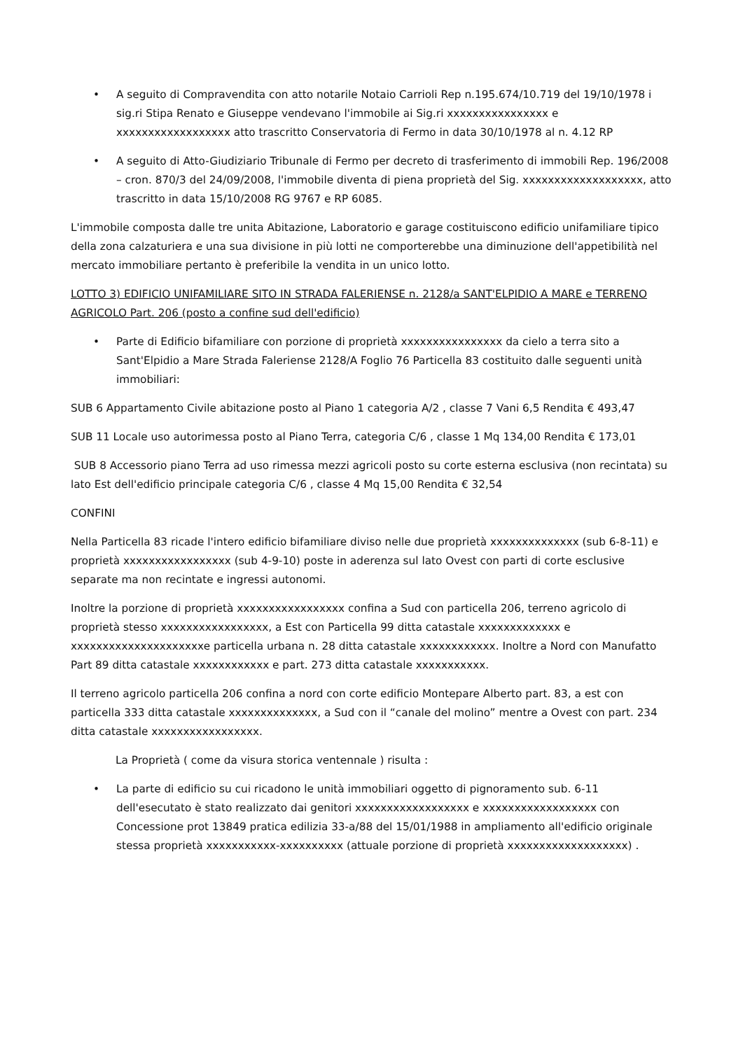• A seguito di Compravendita con atto notarile Notaio Carrioli Rep n.195.674/10.719 del 19/10/1978 i sig.ri Stipa Renato e Giuseppe vendevano l'immobile ai Sig.ri xxxxxxxxxxxxxxxx e xxxxxxxxxxxxxxxxxx atto trascritto Conservatoria di Fermo in data 30/10/1978 al n. 4.12 RP
• A seguito di Atto-Giudiziario Tribunale di Fermo per decreto di trasferimento di immobili Rep. 196/2008 – cron. 870/3 del 24/09/2008, l'immobile diventa di piena proprietà del Sig. xxxxxxxxxxxxxxxxxxx, atto trascritto in data 15/10/2008 RG 9767 e RP 6085.
L'immobile composta dalle tre unita Abitazione, Laboratorio e garage costituiscono edificio unifamiliare tipico della zona calzaturiera e una sua divisione in più lotti ne comporterebbe una diminuzione dell'appetibilità nel mercato immobiliare pertanto è preferibile la vendita in un unico lotto.
LOTTO 3) EDIFICIO UNIFAMILIARE SITO IN STRADA FALERIENSE n. 2128/a SANT'ELPIDIO A MARE e TERRENO AGRICOLO Part. 206 (posto a confine sud dell'edificio)
• Parte di Edificio bifamiliare con porzione di proprietà xxxxxxxxxxxxxxxx da cielo a terra sito a Sant'Elpidio a Mare Strada Faleriense 2128/A Foglio 76 Particella 83 costituito dalle seguenti unità immobiliari:
SUB 6 Appartamento Civile abitazione posto al Piano 1 categoria A/2 , classe 7 Vani 6,5 Rendita € 493,47
SUB 11 Locale uso autorimessa posto al Piano Terra, categoria C/6 , classe 1 Mq 134,00 Rendita € 173,01
SUB 8 Accessorio piano Terra ad uso rimessa mezzi agricoli posto su corte esterna esclusiva (non recintata) su lato Est dell'edificio principale categoria C/6 , classe 4 Mq 15,00 Rendita € 32,54
CONFINI
Nella Particella 83 ricade l'intero edificio bifamiliare diviso nelle due proprietà xxxxxxxxxxxxxx (sub 6-8-11) e proprietà xxxxxxxxxxxxxxxxx (sub 4-9-10) poste in aderenza sul lato Ovest con parti di corte esclusive separate ma non recintate e ingressi autonomi.
Inoltre la porzione di proprietà xxxxxxxxxxxxxxxxx confina a Sud con particella 206, terreno agricolo di proprietà stesso xxxxxxxxxxxxxxxxx, a Est con Particella 99 ditta catastale xxxxxxxxxxxxx e xxxxxxxxxxxxxxxxxxxxxe particella urbana n. 28 ditta catastale xxxxxxxxxxxx. Inoltre a Nord con Manufatto Part 89 ditta catastale xxxxxxxxxxxx e part. 273 ditta catastale xxxxxxxxxxx.
Il terreno agricolo particella 206 confina a nord con corte edificio Montepare Alberto part. 83, a est con particella 333 ditta catastale xxxxxxxxxxxxxx, a Sud con il “canale del molino” mentre a Ovest con part. 234 ditta catastale xxxxxxxxxxxxxxxxx.
La Proprietà ( come da visura storica ventennale ) risulta :
• La parte di edificio su cui ricadono le unità immobiliari oggetto di pignoramento sub. 6-11 dell'esecutato è stato realizzato dai genitori xxxxxxxxxxxxxxxxxx e xxxxxxxxxxxxxxxxxx con Concessione prot 13849 pratica edilizia 33-a/88 del 15/01/1988 in ampliamento all'edificio originale stessa proprietà xxxxxxxxxxx-xxxxxxxxxx (attuale porzione di proprietà xxxxxxxxxxxxxxxxxxx) .